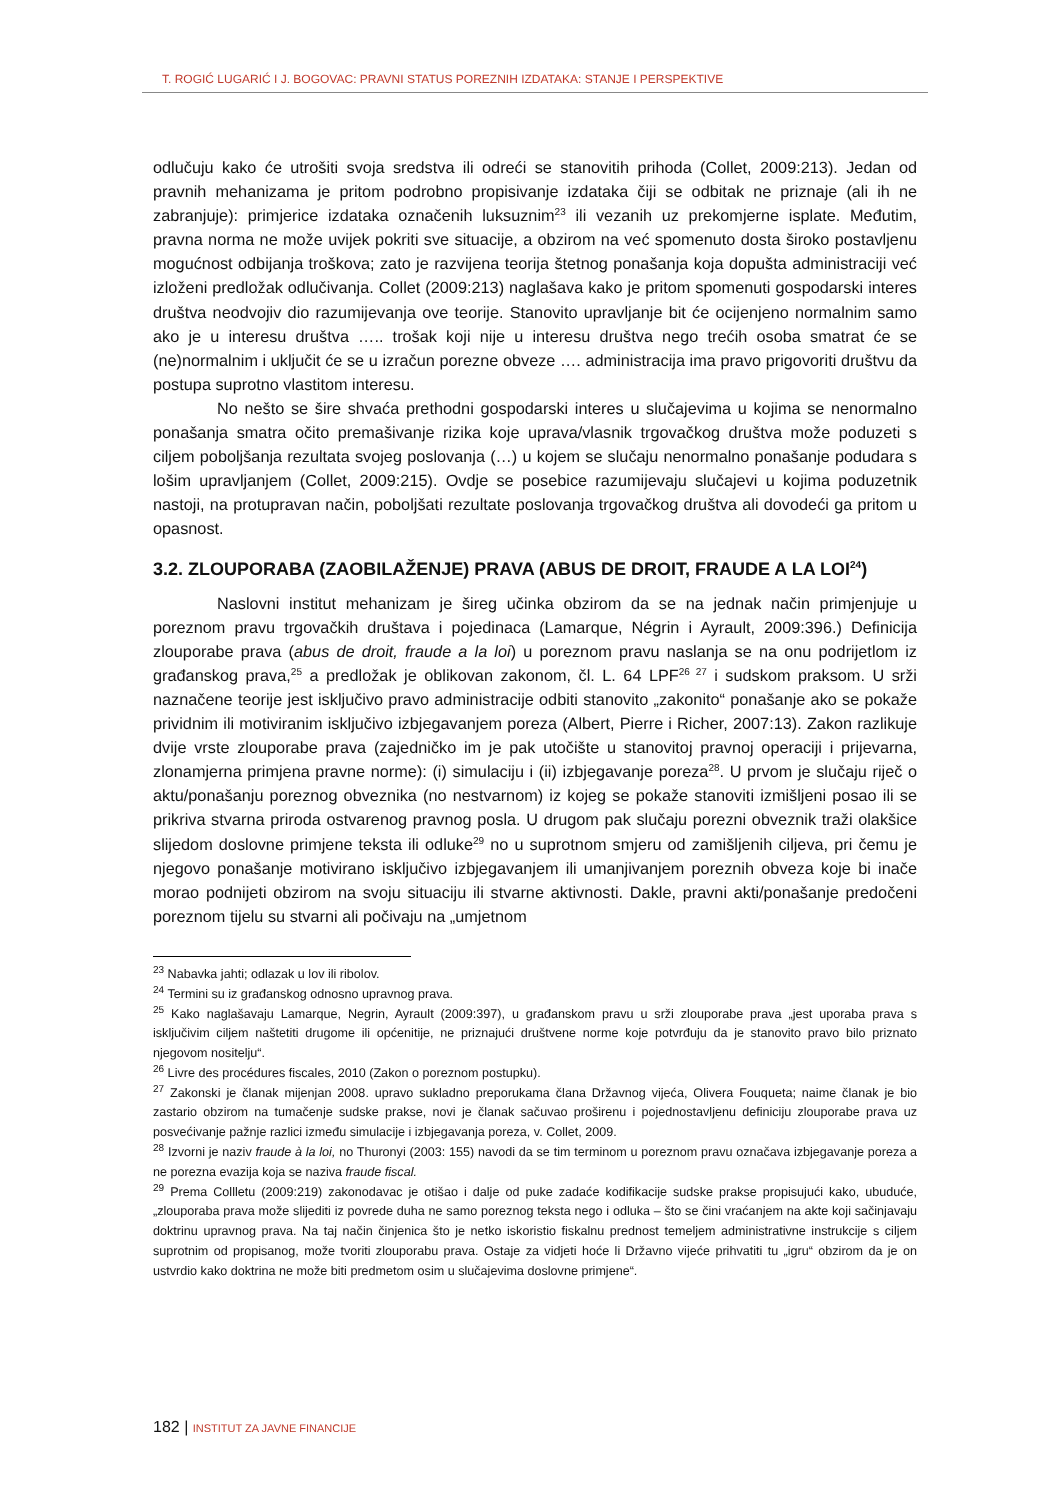T. ROGIĆ LUGARIĆ I J. BOGOVAC: PRAVNI STATUS POREZNIH IZDATAKA: STANJE I PERSPEKTIVE
odlučuju kako će utrošiti svoja sredstva ili odreći se stanovitih prihoda (Collet, 2009:213). Jedan od pravnih mehanizama je pritom podrobno propisivanje izdataka čiji se odbitak ne priznaje (ali ih ne zabranjuje): primjerice izdataka označenih luksuznim<sup>23</sup> ili vezanih uz prekomjerne isplate. Međutim, pravna norma ne može uvijek pokriti sve situacije, a obzirom na već spomenuto dosta široko postavljenu mogućnost odbijanja troškova; zato je razvijena teorija štetnog ponašanja koja dopušta administraciji već izloženi predložak odlučivanja. Collet (2009:213) naglašava kako je pritom spomenuti gospodarski interes društva neodvojiv dio razumijevanja ove teorije. Stanovito upravljanje bit će ocijenjeno normalnim samo ako je u interesu društva ….. trošak koji nije u interesu društva nego trećih osoba smatrat će se (ne)normalnim i uključit će se u izračun porezne obveze …. administracija ima pravo prigovoriti društvu da postupa suprotno vlastitom interesu.
No nešto se šire shvaća prethodni gospodarski interes u slučajevima u kojima se nenormalno ponašanja smatra očito premašivanje rizika koje uprava/vlasnik trgovačkog društva može poduzeti s ciljem poboljšanja rezultata svojeg poslovanja (…) u kojem se slučaju nenormalno ponašanje podudara s lošim upravljanjem (Collet, 2009:215). Ovdje se posebice razumijevaju slučajevi u kojima poduzetnik nastoji, na protupravan način, poboljšati rezultate poslovanja trgovačkog društva ali dovodeći ga pritom u opasnost.
3.2. ZLOUPORABA (ZAOBILAŽENJE) PRAVA (ABUS DE DROIT, FRAUDE A LA LOI<sup>24</sup>)
Naslovni institut mehanizam je šireg učinka obzirom da se na jednak način primjenjuje u poreznom pravu trgovačkih društava i pojedinaca (Lamarque, Négrin i Ayrault, 2009:396.) Definicija zlouporabe prava (abus de droit, fraude a la loi) u poreznom pravu naslanja se na onu podrijetlom iz građanskog prava,<sup>25</sup> a predložak je oblikovan zakonom, čl. L. 64 LPF<sup>26 27</sup> i sudskom praksom. U srži naznačene teorije jest isključivo pravo administracije odbiti stanovito „zakonito“ ponašanje ako se pokaže prividnim ili motiviranim isključivo izbjegavanjem poreza (Albert, Pierre i Richer, 2007:13). Zakon razlikuje dvije vrste zlouporabe prava (zajedničko im je pak utočište u stanovitoj pravnoj operaciji i prijevarna, zlonamjerna primjena pravne norme): (i) simulaciju i (ii) izbjegavanje poreza<sup>28</sup>. U prvom je slučaju riječ o aktu/ponašanju poreznog obveznika (no nestvarnom) iz kojeg se pokaže stanoviti izmišljeni posao ili se prikriva stvarna priroda ostvarenog pravnog posla. U drugom pak slučaju porezni obveznik traži olakšice slijedom doslovne primjene teksta ili odluke<sup>29</sup> no u suprotnom smjeru od zamišljenih ciljeva, pri čemu je njegovo ponašanje motivirano isključivo izbjegavanjem ili umanjivanjem poreznih obveza koje bi inače morao podnijeti obzirom na svoju situaciju ili stvarne aktivnosti. Dakle, pravni akti/ponašanje predočeni poreznom tijelu su stvarni ali počivaju na „umjetnom
<sup>23</sup> Nabavka jahti; odlazak u lov ili ribolov.
<sup>24</sup> Termini su iz građanskog odnosno upravnog prava.
<sup>25</sup> Kako naglašavaju Lamarque, Negrin, Ayrault (2009:397), u građanskom pravu u srži zlouporabe prava „jest uporaba prava s isključivim ciljem naštetiti drugome ili općenitije, ne priznajući društvene norme koje potvrđuju da je stanovito pravo bilo priznato njegovom nositelju“.
<sup>26</sup> Livre des procédures fiscales, 2010 (Zakon o poreznom postupku).
<sup>27</sup> Zakonski je članak mijenjan 2008. upravo sukladno preporukama člana Državnog vijeća, Olivera Fouqueta; naime članak je bio zastario obzirom na tumačenje sudske prakse, novi je članak sačuvao proširenu i pojednostavljenu definiciju zlouporabe prava uz posvećivanje pažnje razlici između simulacije i izbjegavanja poreza, v. Collet, 2009.
<sup>28</sup> Izvorni je naziv fraude à la loi, no Thuronyi (2003: 155) navodi da se tim terminom u poreznom pravu označava izbjegavanje poreza a ne porezna evazija koja se naziva fraude fiscal.
<sup>29</sup> Prema Collletu (2009:219) zakonodavac je otišao i dalje od puke zadaće kodifikacije sudske prakse propisujući kako, ubuduće, „zlouporaba prava može slijediti iz povrede duha ne samo poreznog teksta nego i odluka – što se čini vraćanjem na akte koji sačinjavaju doktrinu upravnog prava. Na taj način činjenica što je netko iskoristio fiskalnu prednost temeljem administrativne instrukcije s ciljem suprotnim od propisanog, može tvoriti zlouporabu prava. Ostaje za vidjeti hoće li Državno vijeće prihvatiti tu „igru“ obzirom da je on ustvrdio kako doktrina ne može biti predmetom osim u slučajevima doslovne primjene“.
182 | INSTITUT ZA JAVNE FINANCIJE